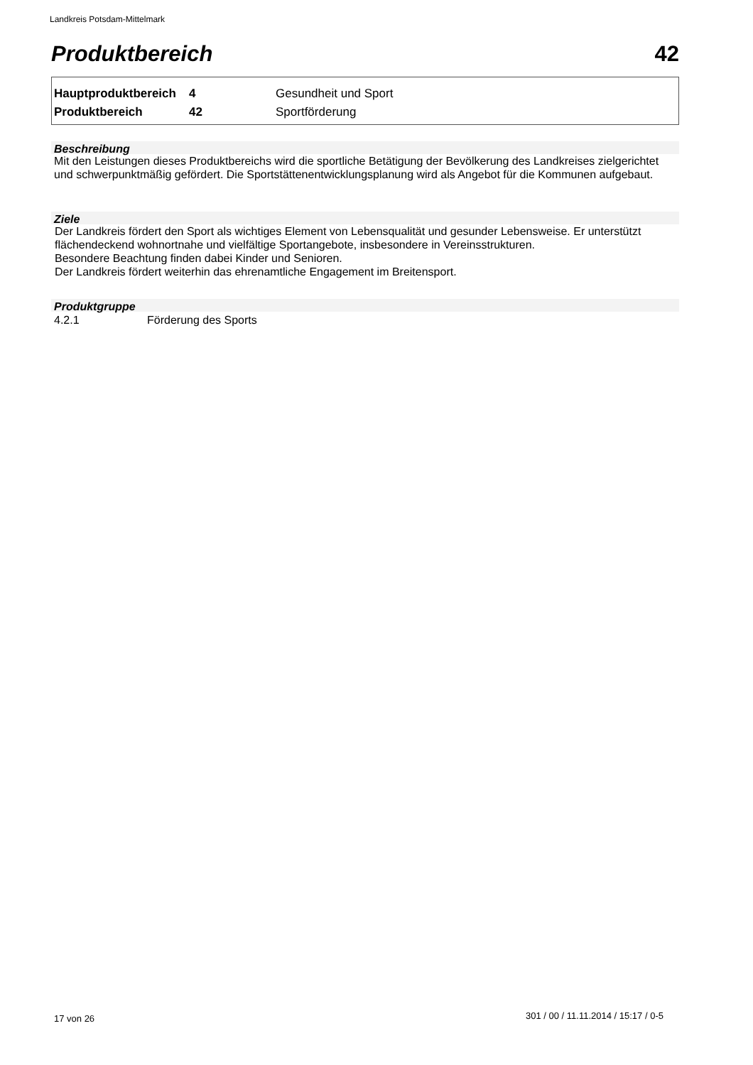Landkreis Potsdam-Mittelmark
Produktbereich 42
| Hauptproduktbereich | 4 | Gesundheit und Sport |
| Produktbereich | 42 | Sportförderung |
Beschreibung
Mit den Leistungen dieses Produktbereichs wird die sportliche Betätigung der Bevölkerung des Landkreises zielgerichtet und schwerpunktmäßig gefördert. Die Sportstättenentwicklungsplanung wird als Angebot für die Kommunen aufgebaut.
Ziele
Der Landkreis fördert den Sport als wichtiges Element von Lebensqualität und gesunder Lebensweise. Er unterstützt flächendeckend wohnortnahe und vielfältige Sportangebote, insbesondere in Vereinsstrukturen.
Besondere Beachtung finden dabei Kinder und Senioren.
Der Landkreis fördert weiterhin das ehrenamtliche Engagement im Breitensport.
Produktgruppe
4.2.1 Förderung des Sports
17 von 26
301 / 00 / 11.11.2014 / 15:17 / 0-5